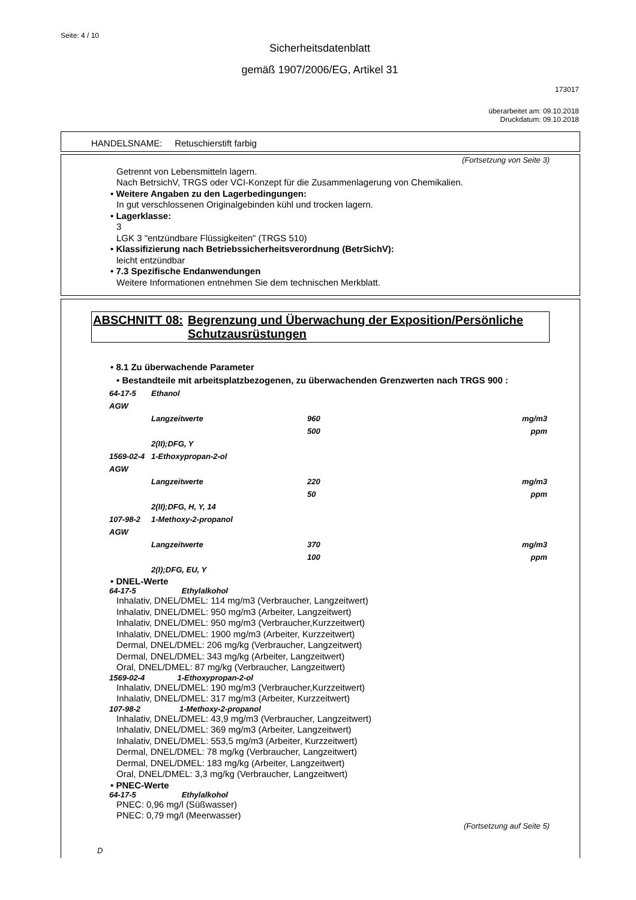Seite: 4 / 10
Sicherheitsdatenblatt
gemäß 1907/2006/EG, Artikel 31
173017
überarbeitet am: 09.10.2018
Druckdatum: 09.10.2018
HANDELSNAME: Retuschierstift farbig
(Fortsetzung von Seite 3)
Getrennt von Lebensmitteln lagern.
Nach BetrsichV, TRGS oder VCI-Konzept für die Zusammenlagerung von Chemikalien.
• Weitere Angaben zu den Lagerbedingungen:
In gut verschlossenen Originalgebinden kühl und trocken lagern.
• Lagerklasse:
3
LGK 3 "entzündbare Flüssigkeiten" (TRGS 510)
• Klassifizierung nach Betriebssicherheitsverordnung (BetrSichV):
leicht entzündbar
• 7.3 Spezifische Endanwendungen
Weitere Informationen entnehmen Sie dem technischen Merkblatt.
ABSCHNITT 08: Begrenzung und Überwachung der Exposition/Persönliche Schutzausrüstungen
• 8.1 Zu überwachende Parameter
• Bestandteile mit arbeitsplatzbezogenen, zu überwachenden Grenzwerten nach TRGS 900 :
| 64-17-5 | Ethanol | | |
| AGW | | | |
| | Langzeitwerte | 960 | mg/m3 |
| | | 500 | ppm |
| | 2(II);DFG, Y | | |
| 1569-02-4 | 1-Ethoxypropan-2-ol | | |
| AGW | | | |
| | Langzeitwerte | 220 | mg/m3 |
| | | 50 | ppm |
| | 2(II);DFG, H, Y, 14 | | |
| 107-98-2 | 1-Methoxy-2-propanol | | |
| AGW | | | |
| | Langzeitwerte | 370 | mg/m3 |
| | | 100 | ppm |
| | 2(I);DFG, EU, Y | | |
• DNEL-Werte
64-17-5 Ethylalkohol
Inhalativ, DNEL/DMEL: 114 mg/m3 (Verbraucher, Langzeitwert)
Inhalativ, DNEL/DMEL: 950 mg/m3 (Arbeiter, Langzeitwert)
Inhalativ, DNEL/DMEL: 950 mg/m3 (Verbraucher,Kurzzeitwert)
Inhalativ, DNEL/DMEL: 1900 mg/m3 (Arbeiter, Kurzzeitwert)
Dermal, DNEL/DMEL: 206 mg/kg (Verbraucher, Langzeitwert)
Dermal, DNEL/DMEL: 343 mg/kg (Arbeiter, Langzeitwert)
Oral, DNEL/DMEL: 87 mg/kg (Verbraucher, Langzeitwert)
1569-02-4 1-Ethoxypropan-2-ol
Inhalativ, DNEL/DMEL: 190 mg/m3 (Verbraucher,Kurzzeitwert)
Inhalativ, DNEL/DMEL: 317 mg/m3 (Arbeiter, Kurzzeitwert)
107-98-2 1-Methoxy-2-propanol
Inhalativ, DNEL/DMEL: 43,9 mg/m3 (Verbraucher, Langzeitwert)
Inhalativ, DNEL/DMEL: 369 mg/m3 (Arbeiter, Langzeitwert)
Inhalativ, DNEL/DMEL: 553,5 mg/m3 (Arbeiter, Kurzzeitwert)
Dermal, DNEL/DMEL: 78 mg/kg (Verbraucher, Langzeitwert)
Dermal, DNEL/DMEL: 183 mg/kg (Arbeiter, Langzeitwert)
Oral, DNEL/DMEL: 3,3 mg/kg (Verbraucher, Langzeitwert)
• PNEC-Werte
64-17-5 Ethylalkohol
PNEC: 0,96 mg/l (Süßwasser)
PNEC: 0,79 mg/l (Meerwasser)
(Fortsetzung auf Seite 5)
D